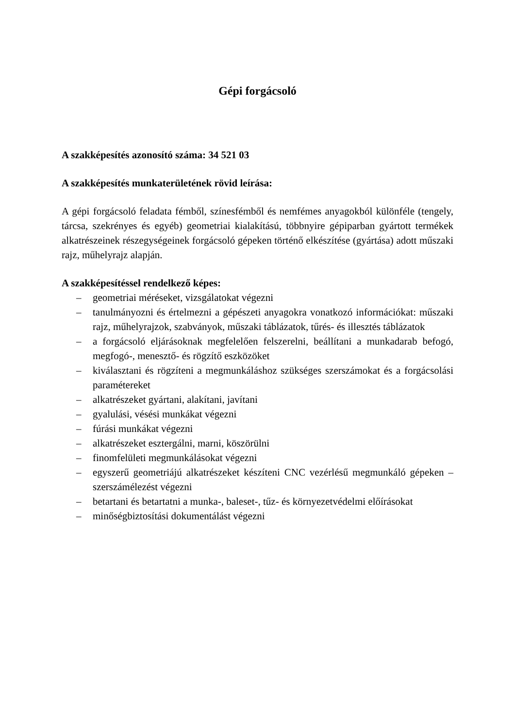Gépi forgácsoló
A szakképesítés azonosító száma: 34 521 03
A szakképesítés munkaterületének rövid leírása:
A gépi forgácsoló feladata fémből, színesfémből és nemfémes anyagokból különféle (tengely, tárcsa, szekrényes és egyéb) geometriai kialakítású, többnyire gépiparban gyártott termékek alkatrészeinek részegységeinek forgácsoló gépeken történő elkészítése (gyártása) adott műszaki rajz, műhelyrajz alapján.
A szakképesítéssel rendelkező képes:
– geometriai méréseket, vizsgálatokat végezni
– tanulmányozni és értelmezni a gépészeti anyagokra vonatkozó információkat: műszaki rajz, műhelyrajzok, szabványok, műszaki táblázatok, tűrés- és illesztés táblázatok
– a forgácsoló eljárásoknak megfelelően felszerelni, beállítani a munkadarab befogó, megfogó-, menesztő- és rögzítő eszközöket
– kiválasztani és rögzíteni a megmunkáláshoz szükséges szerszámokat és a forgácsolási paramétereket
– alkatrészeket gyártani, alakítani, javítani
– gyalulási, vésési munkákat végezni
– fúrási munkákat végezni
– alkatrészeket esztergálni, marni, köszörülni
– finomfelületi megmunkálásokat végezni
– egyszerű geometriájú alkatrészeket készíteni CNC vezérlésű megmunkáló gépeken – szerszámélezést végezni
– betartani és betartatni a munka-, baleset-, tűz- és környezetvédelmi előírásokat
– minőségbiztosítási dokumentálást végezni